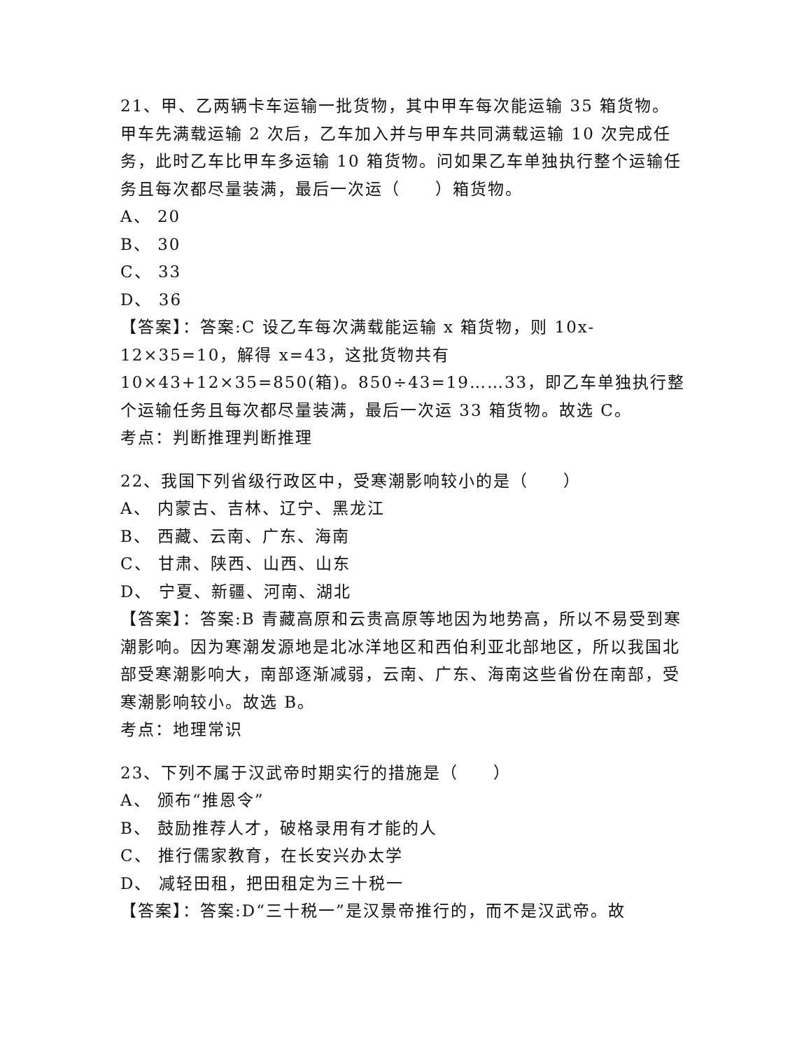21、甲、乙两辆卡车运输一批货物，其中甲车每次能运输 35 箱货物。甲车先满载运输 2 次后，乙车加入并与甲车共同满载运输 10 次完成任务，此时乙车比甲车多运输 10 箱货物。问如果乙车单独执行整个运输任务且每次都尽量装满，最后一次运（　　）箱货物。
A、 20
B、 30
C、 33
D、 36
【答案】：答案:C 设乙车每次满载能运输 x 箱货物，则 10x-12×35=10，解得 x=43，这批货物共有 10×43+12×35=850(箱)。850÷43=19……33，即乙车单独执行整个运输任务且每次都尽量装满，最后一次运 33 箱货物。故选 C。
考点：判断推理判断推理
22、我国下列省级行政区中，受寒潮影响较小的是（　　）
A、 内蒙古、吉林、辽宁、黑龙江
B、 西藏、云南、广东、海南
C、 甘肃、陕西、山西、山东
D、 宁夏、新疆、河南、湖北
【答案】：答案:B 青藏高原和云贵高原等地因为地势高，所以不易受到寒潮影响。因为寒潮发源地是北冰洋地区和西伯利亚北部地区，所以我国北部受寒潮影响大，南部逐渐减弱，云南、广东、海南这些省份在南部，受寒潮影响较小。故选 B。
考点：地理常识
23、下列不属于汉武帝时期实行的措施是（　　）
A、 颁布“推恩令”
B、 鼓励推荐人才，破格录用有才能的人
C、 推行儒家教育，在长安兴办太学
D、 减轻田租，把田租定为三十税一
【答案】：答案:D“三十税一”是汉景帝推行的，而不是汉武帝。故